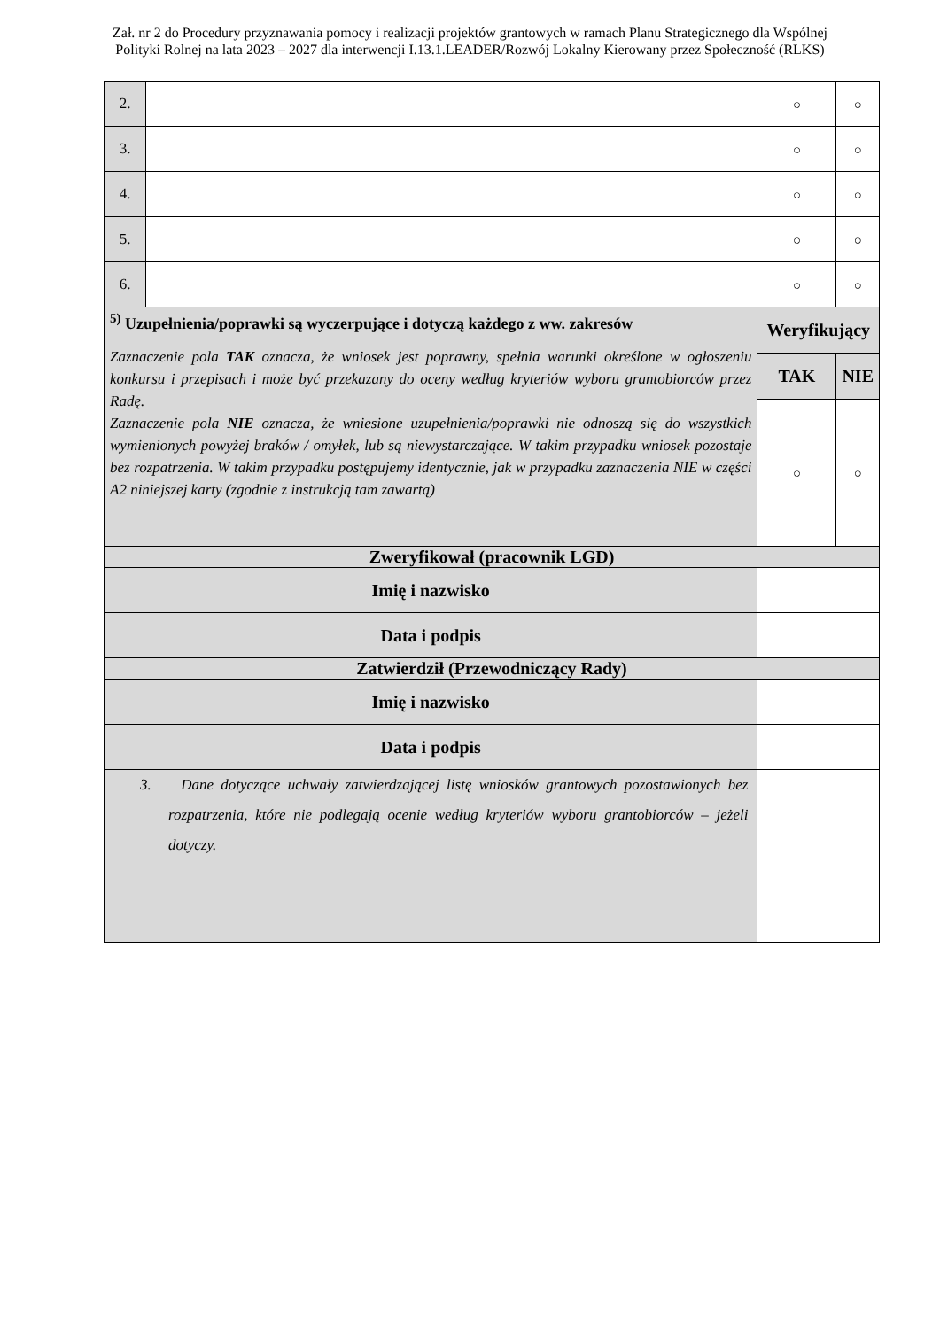Zał. nr 2 do Procedury przyznawania pomocy i realizacji projektów grantowych w ramach Planu Strategicznego dla Wspólnej Polityki Rolnej na lata 2023 – 2027 dla interwencji I.13.1.LEADER/Rozwój Lokalny Kierowany przez Społeczność (RLKS)
| 2. | | | ○ | ○ |
| 3. | | | ○ | ○ |
| 4. | | | ○ | ○ |
| 5. | | | ○ | ○ |
| 6. | | | ○ | ○ |
| <sup>5)</sup> Uzupełnienia/poprawki są wyczerpujące i dotyczą każdego z ww. zakresów Zaznaczenie pola TAK oznacza, że wniosek jest poprawny, spełnia warunki określone w ogłoszeniu konkursu i przepisach i może być przekazany do oceny według kryteriów wyboru grantobiorców przez Radę. Zaznaczenie pola NIE oznacza, że wniesione uzupełnienia/poprawki nie odnoszą się do wszystkich wymienionych powyżej braków / omyłek, lub są niewystarczające. W takim przypadku wniosek pozostaje bez rozpatrzenia. W takim przypadku postępujemy identycznie, jak w przypadku zaznaczenia NIE w części A2 niniejszej karty (zgodnie z instrukcją tam zawartą) | | | Weryfikujący | |
| | | | TAK | NIE |
| | | | ○ | ○ |
| Zweryfikował (pracownik LGD) | | | | |
| Imię i nazwisko | | | | |
| Data i podpis | | | | |
| Zatwierdził (Przewodniczący Rady) | | | | |
| Imię i nazwisko | | | | |
| Data i podpis | | | | |
| 3. Dane dotyczące uchwały zatwierdzającej listę wniosków grantowych pozostawionych bez rozpatrzenia, które nie podlegają ocenie według kryteriów wyboru grantobiorców – jeżeli dotyczy. | | | | |